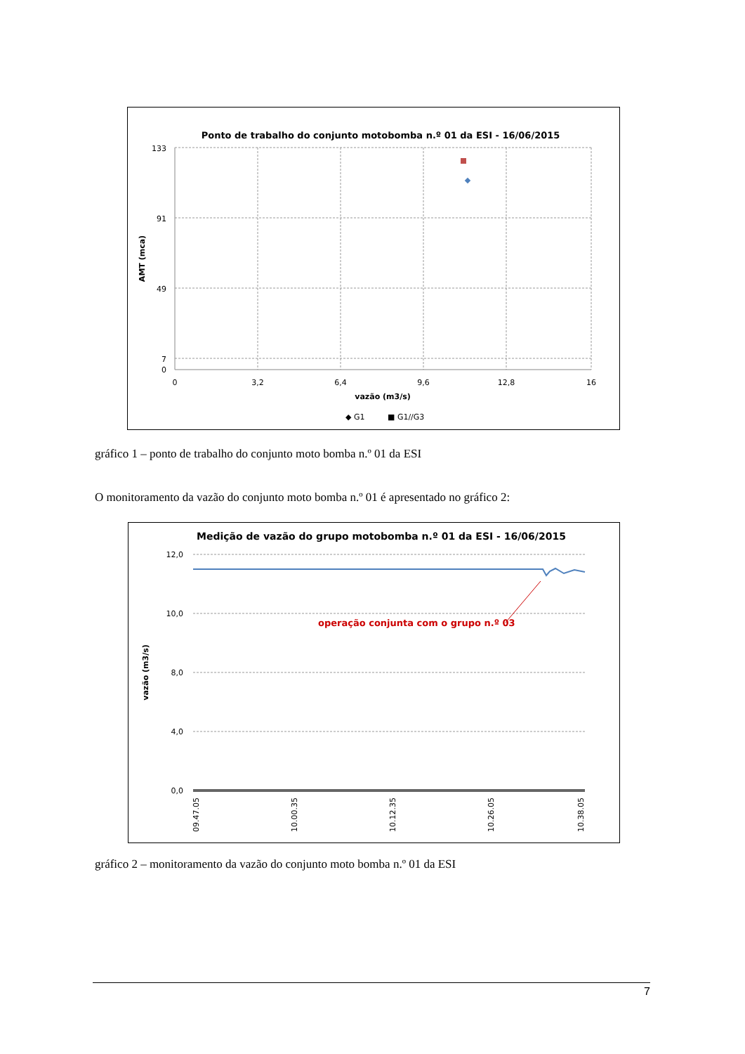Ponto de trabalho do conjunto motobomba n.º 01 da ESI - 16/06/2015
133
91
49
7
0
0
3,2
6,4
9,6
12,8
16
vazão (m3/s)
AMT (mca)
◆ G1
■ G1//G3
gráfico 1 – ponto de trabalho do conjunto moto bomba n.º 01 da ESI
O monitoramento da vazão do conjunto moto bomba n.º 01 é apresentado no gráfico 2:
Medição de vazão do grupo motobomba n.º 01 da ESI - 16/06/2015
operação conjunta com o grupo n.º 03
12,0
10,0
8,0
4,0
0,0
vazão (m3/s)
09.47.05
10.00.35
10.12.35
10.26.05
10.38.05
gráfico 2 – monitoramento da vazão do conjunto moto bomba n.º 01 da ESI
7